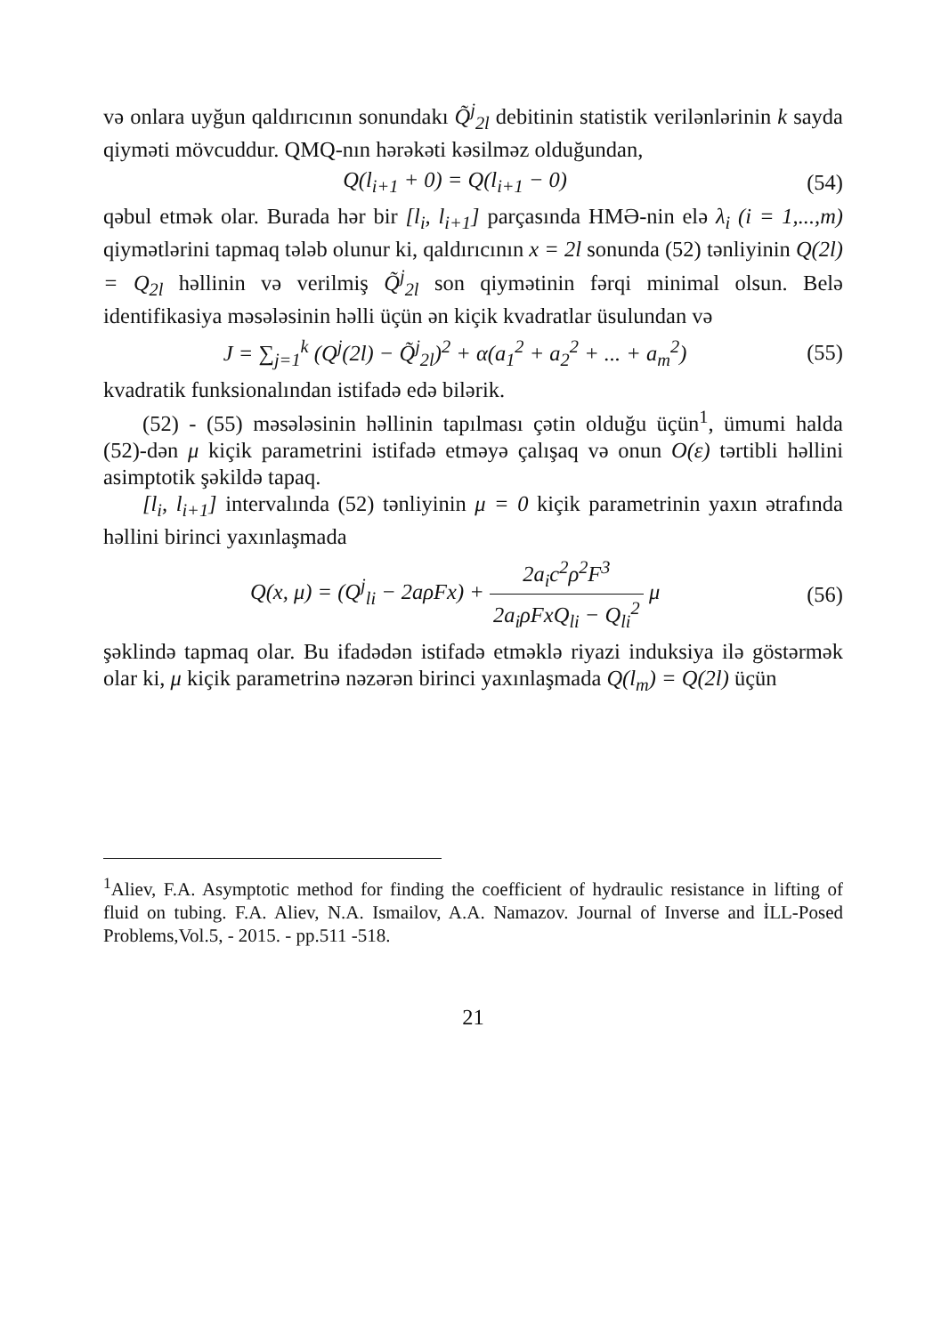və onlara uyğun qaldırıcının sonundakı Q̃<sup>j</sup><sub>2l</sub> debitinin statistik verilənlərinin k sayda qiyməti mövcuddur. QMQ-nın hərəkəti kəsilməz olduğundan,
Q(l<sub>i+1</sub> + 0) = Q(l<sub>i+1</sub> − 0) (54)
qəbul etmək olar. Burada hər bir [l<sub>i</sub>, l<sub>i+1</sub>] parçasında HMƏ-nin elə λ<sub>i</sub> (i = 1,...,m) qiymətlərini tapmaq tələb olunur ki, qaldırıcının x = 2l sonunda (52) tənliyinin Q(2l) = Q<sub>2l</sub> həllinin və verilmiş Q̃<sup>j</sup><sub>2l</sub> son qiymətinin fərqi minimal olsun. Belə identifikasiya məsələsinin həlli üçün ən kiçik kvadratlar üsulundan və
J = ∑<sub>j=1</sub><sup>k</sup> (Q<sup>j</sup>(2l) − Q̃<sup>j</sup><sub>2l</sub>)<sup>2</sup> + α(a<sub>1</sub><sup>2</sup> + a<sub>2</sub><sup>2</sup> + ... + a<sub>m</sub><sup>2</sup>) (55)
kvadratik funksionalından istifadə edə bilərik.
(52) - (55) məsələsinin həllinin tapılması çətin olduğu üçün<sup>1</sup>, ümumi halda (52)-dən μ kiçik parametrini istifadə etməyə çalışaq və onun O(ε) tərtibli həllini asimptotik şəkildə tapaq.
[l<sub>i</sub>, l<sub>i+1</sub>] intervalında (52) tənliyinin μ = 0 kiçik parametrinin yaxın ətrafında həllini birinci yaxınlaşmada
Q(x, μ) = (Q<sup>j</sup><sub>li</sub> − 2aρFx) + 2a<sub>i</sub>c<sup>2</sup>ρ<sup>2</sup>F<sup>3</sup> 2a<sub>i</sub>ρFxQ<sub>li</sub> − Q<sub>li</sub><sup>2</sup> μ (56)
şəklində tapmaq olar. Bu ifadədən istifadə etməklə riyazi induksiya ilə göstərmək olar ki, μ kiçik parametrinə nəzərən birinci yaxınlaşmada Q(l<sub>m</sub>) = Q(2l) üçün
<sup>1</sup> Aliev, F.A. Asymptotic method for finding the coefficient of hydraulic resistance in lifting of fluid on tubing. F.A. Aliev, N.A. Ismailov, A.A. Namazov. Journal of Inverse and İLL-Posed Problems,Vol.5, - 2015. - pp.511 -518.
21